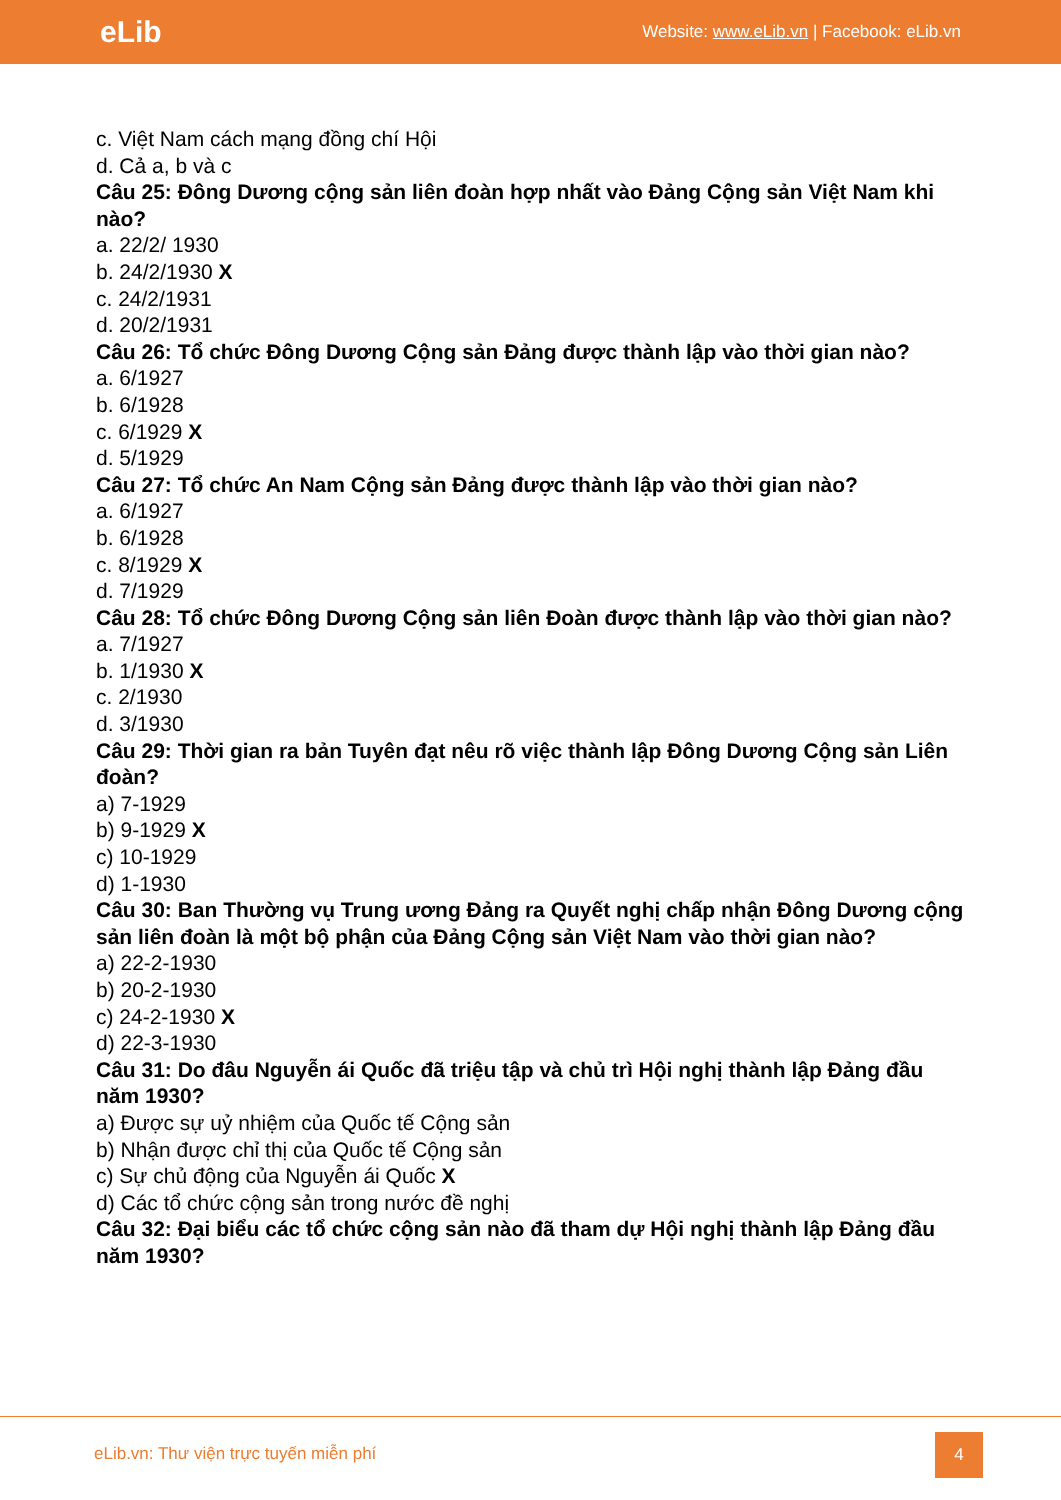eLib Website: www.eLib.vn | Facebook: eLib.vn
c. Việt Nam cách mạng đồng chí Hội
d. Cả a, b và c
Câu 25: Đông Dương cộng sản liên đoàn hợp nhất vào Đảng Cộng sản Việt Nam khi nào?
a. 22/2/ 1930
b. 24/2/1930 X
c. 24/2/1931
d. 20/2/1931
Câu 26: Tổ chức Đông Dương Cộng sản Đảng được thành lập vào thời gian nào?
a. 6/1927
b. 6/1928
c. 6/1929 X
d. 5/1929
Câu 27: Tổ chức An Nam Cộng sản Đảng được thành lập vào thời gian nào?
a. 6/1927
b. 6/1928
c. 8/1929 X
d. 7/1929
Câu 28: Tổ chức Đông Dương Cộng sản liên Đoàn được thành lập vào thời gian nào?
a. 7/1927
b. 1/1930 X
c. 2/1930
d. 3/1930
Câu 29: Thời gian ra bản Tuyên đạt nêu rõ việc thành lập Đông Dương Cộng sản Liên đoàn?
a) 7-1929
b) 9-1929 X
c) 10-1929
d) 1-1930
Câu 30: Ban Thường vụ Trung ương Đảng ra Quyết nghị chấp nhận Đông Dương cộng sản liên đoàn là một bộ phận của Đảng Cộng sản Việt Nam vào thời gian nào?
a) 22-2-1930
b) 20-2-1930
c) 24-2-1930 X
d) 22-3-1930
Câu 31: Do đâu Nguyễn ái Quốc đã triệu tập và chủ trì Hội nghị thành lập Đảng đầu năm 1930?
a) Được sự uỷ nhiệm của Quốc tế Cộng sản
b) Nhận được chỉ thị của Quốc tế Cộng sản
c) Sự chủ động của Nguyễn ái Quốc X
d) Các tổ chức cộng sản trong nước đề nghị
Câu 32: Đại biểu các tổ chức cộng sản nào đã tham dự Hội nghị thành lập Đảng đầu năm 1930?
eLib.vn: Thư viện trực tuyến miễn phí
4